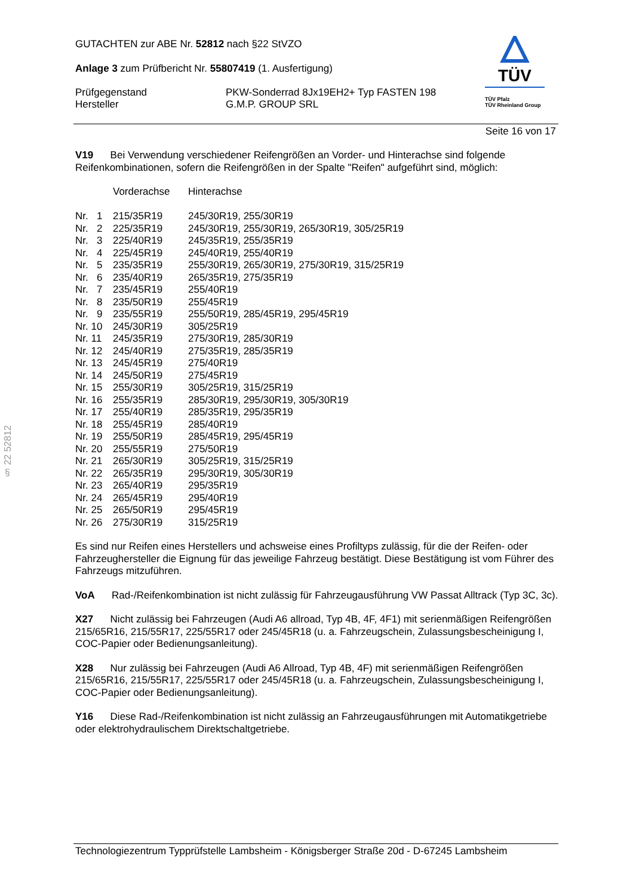GUTACHTEN zur ABE Nr. 52812 nach §22 StVZO
Anlage 3 zum Prüfbericht Nr. 55807419 (1. Ausfertigung)
| Prüfgegenstand Hersteller | PKW-Sonderrad 8Jx19EH2+ Typ FASTEN 198 G.M.P. GROUP SRL |
TÜV
TÜV Pfalz
TÜV Rheinland Group
Seite 16 von 17
§ 22 52812
V19 Bei Verwendung verschiedener Reifengrößen an Vorder- und Hinterachse sind folgende Reifenkombinationen, sofern die Reifengrößen in der Spalte "Reifen" aufgeführt sind, möglich:
| | Vorderachse | Hinterachse |
| Nr. 1 | 215/35R19 | 245/30R19, 255/30R19 |
| Nr. 2 | 225/35R19 | 245/30R19, 255/30R19, 265/30R19, 305/25R19 |
| Nr. 3 | 225/40R19 | 245/35R19, 255/35R19 |
| Nr. 4 | 225/45R19 | 245/40R19, 255/40R19 |
| Nr. 5 | 235/35R19 | 255/30R19, 265/30R19, 275/30R19, 315/25R19 |
| Nr. 6 | 235/40R19 | 265/35R19, 275/35R19 |
| Nr. 7 | 235/45R19 | 255/40R19 |
| Nr. 8 | 235/50R19 | 255/45R19 |
| Nr. 9 | 235/55R19 | 255/50R19, 285/45R19, 295/45R19 |
| Nr. 10 | 245/30R19 | 305/25R19 |
| Nr. 11 | 245/35R19 | 275/30R19, 285/30R19 |
| Nr. 12 | 245/40R19 | 275/35R19, 285/35R19 |
| Nr. 13 | 245/45R19 | 275/40R19 |
| Nr. 14 | 245/50R19 | 275/45R19 |
| Nr. 15 | 255/30R19 | 305/25R19, 315/25R19 |
| Nr. 16 | 255/35R19 | 285/30R19, 295/30R19, 305/30R19 |
| Nr. 17 | 255/40R19 | 285/35R19, 295/35R19 |
| Nr. 18 | 255/45R19 | 285/40R19 |
| Nr. 19 | 255/50R19 | 285/45R19, 295/45R19 |
| Nr. 20 | 255/55R19 | 275/50R19 |
| Nr. 21 | 265/30R19 | 305/25R19, 315/25R19 |
| Nr. 22 | 265/35R19 | 295/30R19, 305/30R19 |
| Nr. 23 | 265/40R19 | 295/35R19 |
| Nr. 24 | 265/45R19 | 295/40R19 |
| Nr. 25 | 265/50R19 | 295/45R19 |
| Nr. 26 | 275/30R19 | 315/25R19 |
Es sind nur Reifen eines Herstellers und achsweise eines Profiltyps zulässig, für die der Reifen- oder Fahrzeughersteller die Eignung für das jeweilige Fahrzeug bestätigt. Diese Bestätigung ist vom Führer des Fahrzeugs mitzuführen.
VoA Rad-/Reifenkombination ist nicht zulässig für Fahrzeugausführung VW Passat Alltrack (Typ 3C, 3c).
X27 Nicht zulässig bei Fahrzeugen (Audi A6 allroad, Typ 4B, 4F, 4F1) mit serienmäßigen Reifengrößen 215/65R16, 215/55R17, 225/55R17 oder 245/45R18 (u. a. Fahrzeugschein, Zulassungsbescheinigung I, COC-Papier oder Bedienungsanleitung).
X28 Nur zulässig bei Fahrzeugen (Audi A6 Allroad, Typ 4B, 4F) mit serienmäßigen Reifengrößen 215/65R16, 215/55R17, 225/55R17 oder 245/45R18 (u. a. Fahrzeugschein, Zulassungsbescheinigung I, COC-Papier oder Bedienungsanleitung).
Y16 Diese Rad-/Reifenkombination ist nicht zulässig an Fahrzeugausführungen mit Automatikgetriebe oder elektrohydraulischem Direktschaltgetriebe.
Technologiezentrum Typprüfstelle Lambsheim - Königsberger Straße 20d - D-67245 Lambsheim